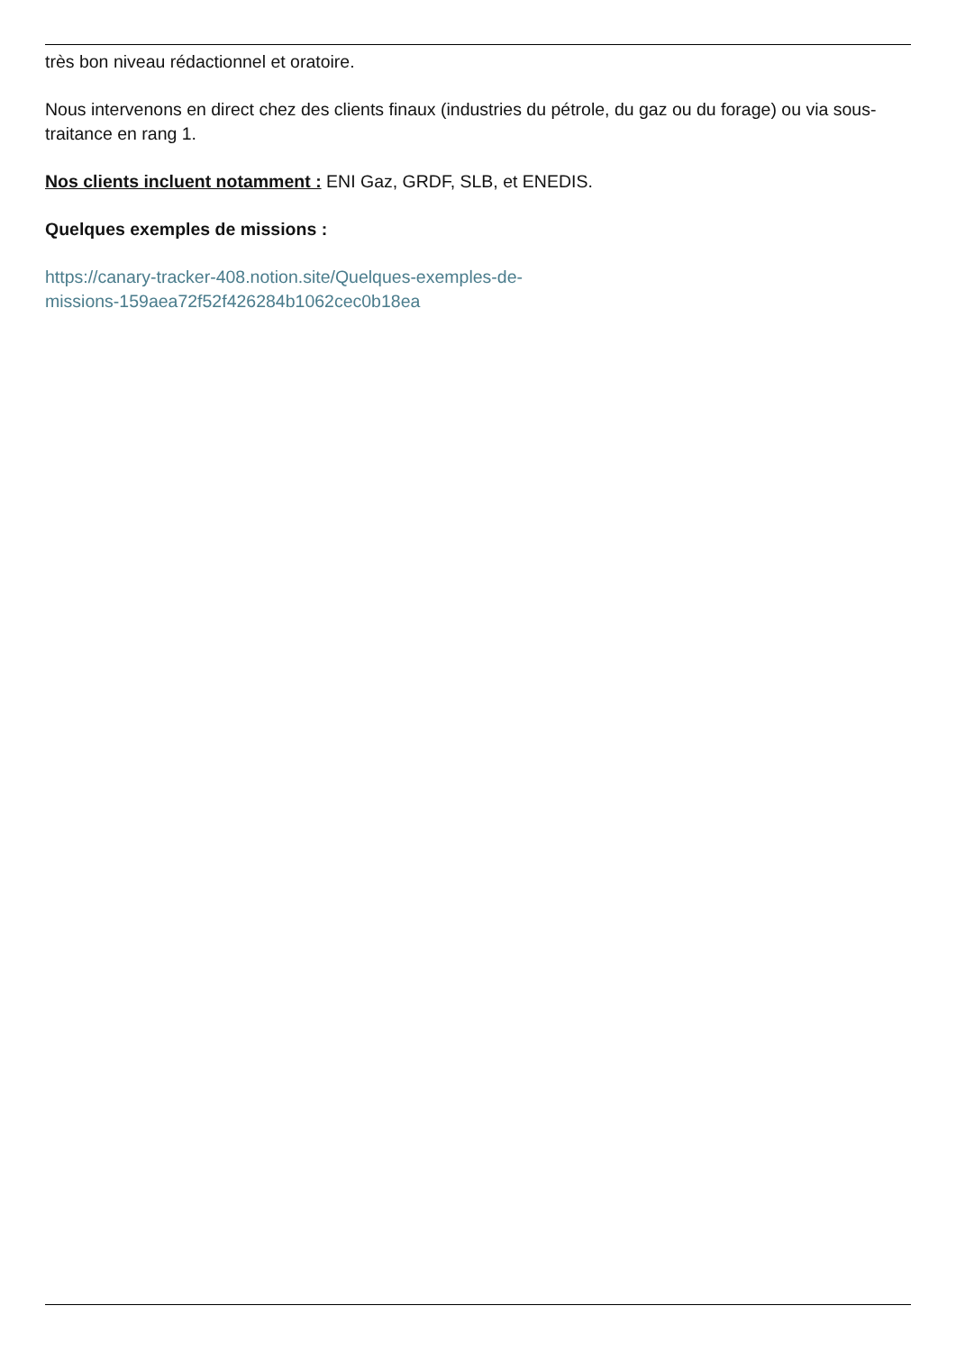très bon niveau rédactionnel et oratoire.
Nous intervenons en direct chez des clients finaux (industries du pétrole, du gaz ou du forage) ou via sous-traitance en rang 1.
Nos clients incluent notamment : ENI Gaz, GRDF, SLB, et ENEDIS.
Quelques exemples de missions :
https://canary-tracker-408.notion.site/Quelques-exemples-de-
missions-159aea72f52f426284b1062cec0b18ea